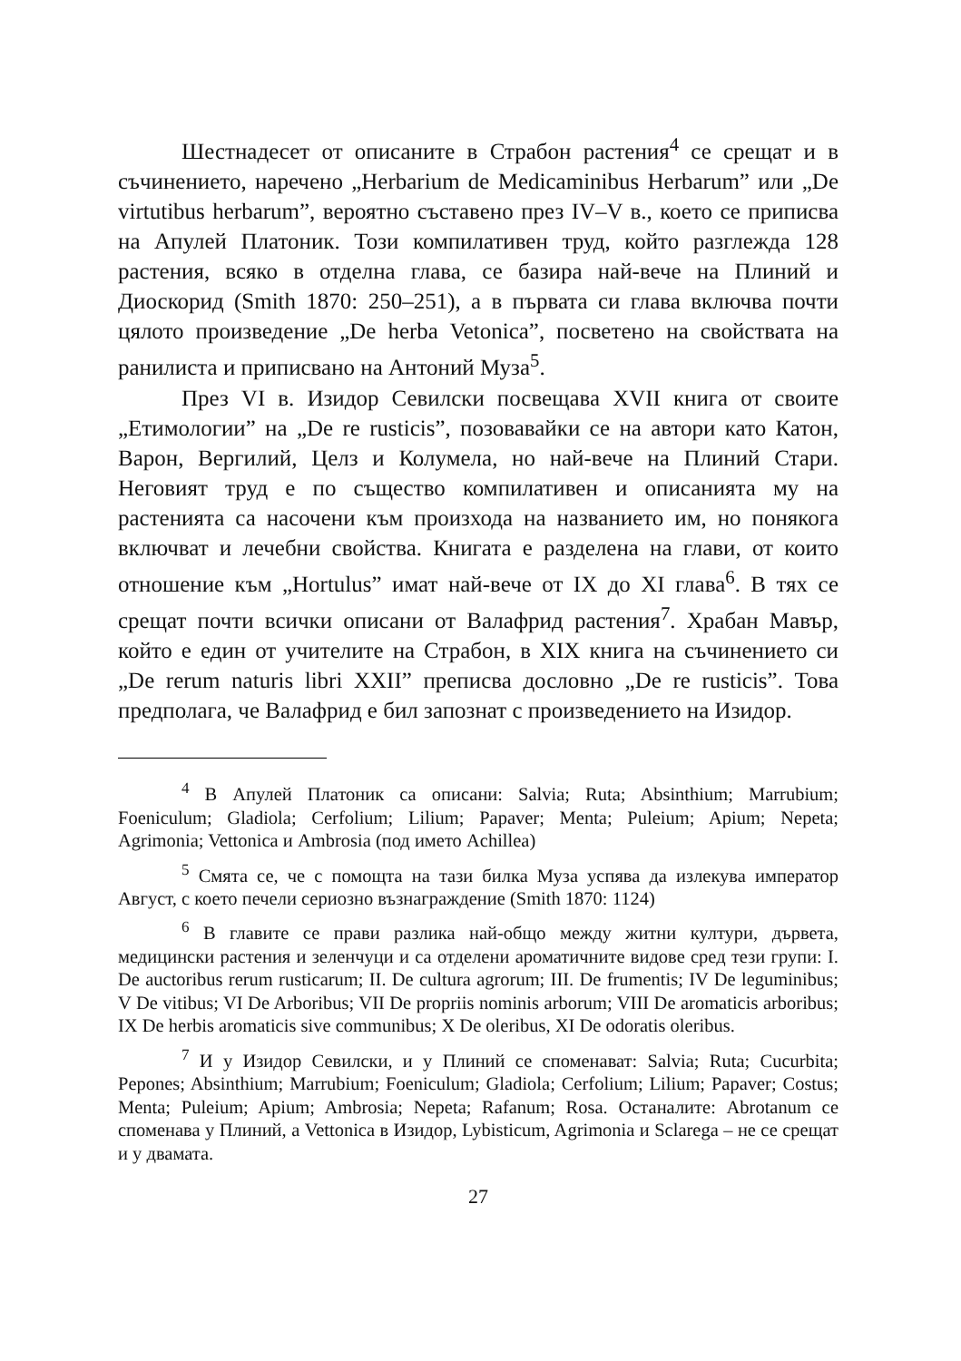Шестнадесет от описаните в Страбон растения<sup>4</sup> се срещат и в съчинението, наречено „Herbarium de Medicaminibus Herbarum” или „De virtutibus herbarum”, вероятно съставено през IV–V в., което се приписва на Апулей Платоник. Този компилативен труд, който разглежда 128 растения, всяко в отделна глава, се базира най-вече на Плиний и Диоскорид (Smith 1870: 250–251), а в първата си глава включва почти цялото произведение „De herba Vetonica”, посветено на свойствата на ранилиста и приписвано на Антоний Муза<sup>5</sup>.
През VI в. Изидор Севилски посвещава XVII книга от своите „Етимологии” на „De re rusticis”, позовавайки се на автори като Катон, Варон, Вергилий, Целз и Колумела, но най-вече на Плиний Стари. Неговият труд е по същество компилативен и описанията му на растенията са насочени към произхода на названието им, но понякога включват и лечебни свойства. Книгата е разделена на глави, от които отношение към „Hortulus” имат най-вече от IX до XI глава<sup>6</sup>. В тях се срещат почти всички описани от Валафрид растения<sup>7</sup>. Храбан Мавър, който е един от учителите на Страбон, в XIX книга на съчинението си „De rerum naturis libri XXII” преписва дословно „De re rusticis”. Това предполага, че Валафрид е бил запознат с произведението на Изидор.
<sup>4</sup> В Апулей Платоник са описани: Salvia; Ruta; Absinthium; Marrubium; Foeniculum; Gladiola; Cerfolium; Lilium; Papaver; Menta; Puleium; Apium; Nepeta; Agrimonia; Vettonica и Ambrosia (под името Achillea)
<sup>5</sup> Смята се, че с помощта на тази билка Муза успява да излекува император Август, с което печели сериозно възнаграждение (Smith 1870: 1124)
<sup>6</sup> В главите се прави разлика най-общо между житни култури, дървета, медицински растения и зеленчуци и са отделени ароматичните видове сред тези групи: I. De auctoribus rerum rusticarum; II. De cultura agrorum; III. De frumentis; IV De leguminibus; V De vitibus; VI De Arboribus; VII De propriis nominis arborum; VIII De aromaticis arboribus; IX De herbis aromaticis sive communibus; X De oleribus, XI De odoratis oleribus.
<sup>7</sup> И у Изидор Севилски, и у Плиний се споменават: Salvia; Ruta; Cucurbita; Pepones; Absinthium; Marrubium; Foeniculum; Gladiola; Cerfolium; Lilium; Papaver; Costus; Menta; Puleium; Apium; Ambrosia; Nepeta; Rafanum; Rosa. Останалите: Abrotanum се споменава у Плиний, а Vettonica в Изидор, Lybisticum, Agrimonia и Sclarega – не се срещат и у двамата.
27